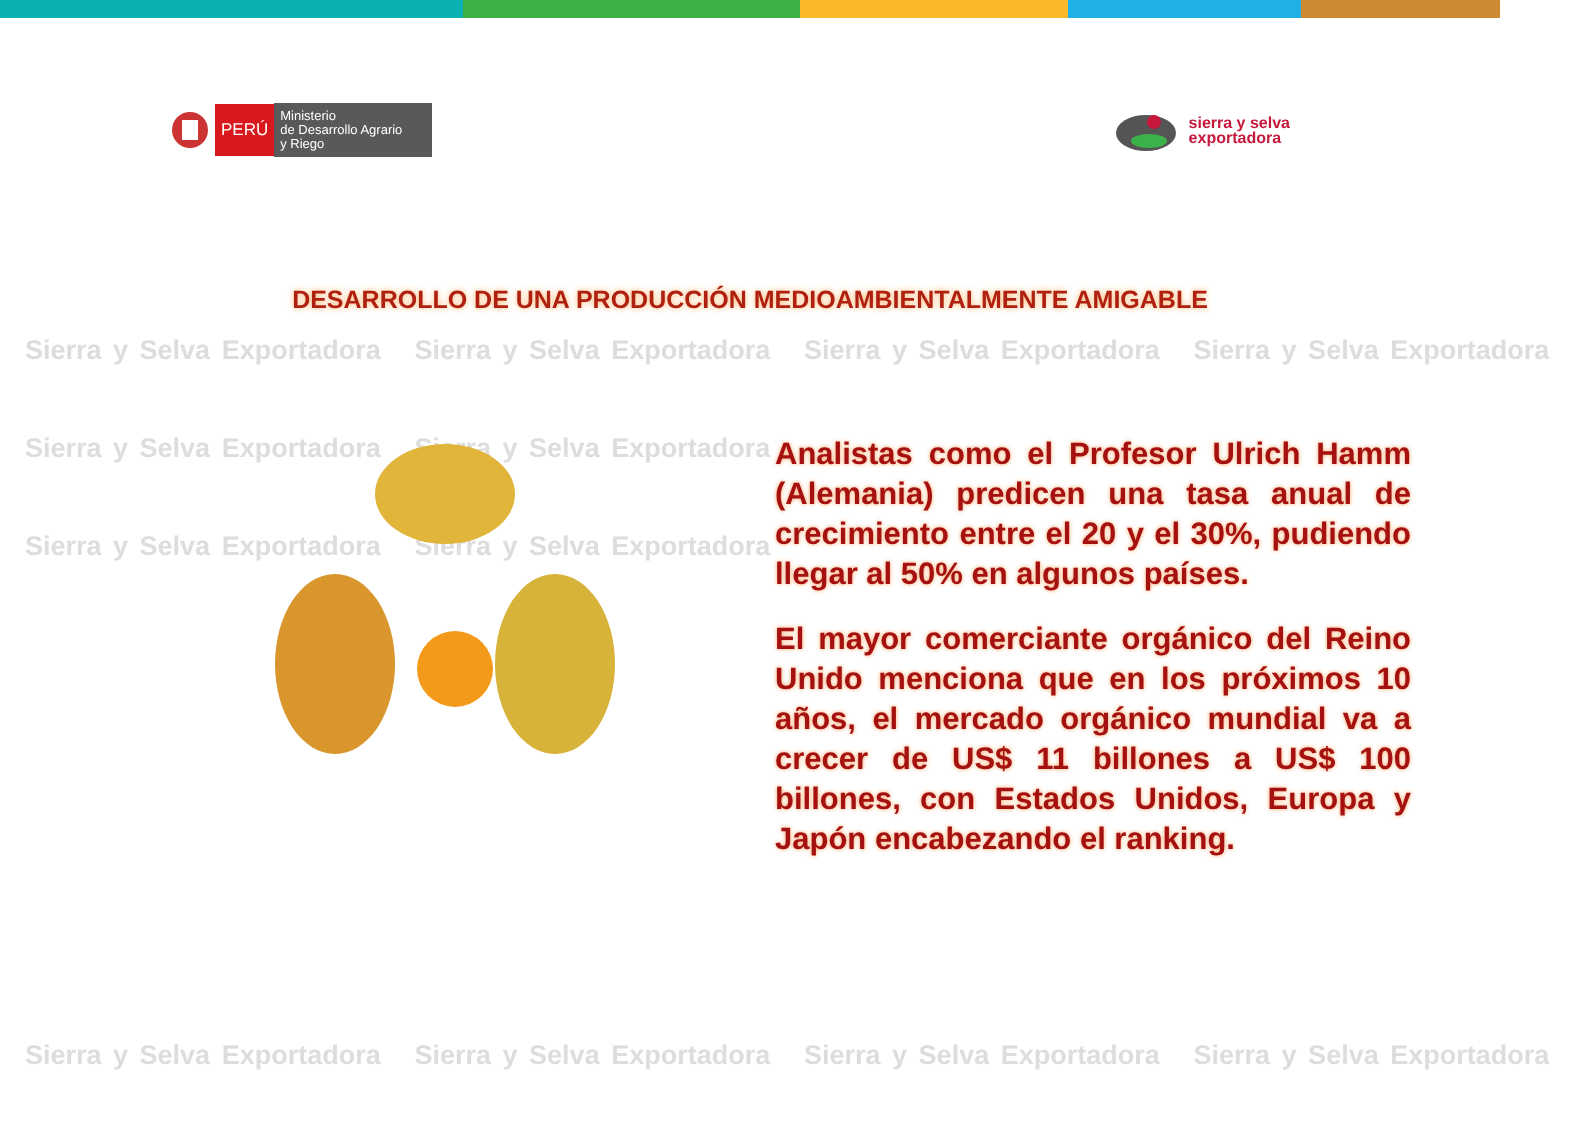Sierra y Selva Exportadora Sierra y Selva Exportadora Sierra y Selva Exportadora Sierra y Selva Exportadora
Sierra y Selva Exportadora Sierra y Selva Exportadora
Sierra y Selva Exportadora Sierra y Selva Exportadora
Sierra y Selva Exportadora Sierra y Selva Exportadora Sierra y Selva Exportadora Sierra y Selva Exportadora
PERÚ
Ministerio
de Desarrollo Agrario
y Riego
sierra y selva
exportadora
DESARROLLO DE UNA PRODUCCIÓN MEDIOAMBIENTALMENTE AMIGABLE
Analistas como el Profesor Ulrich Hamm (Alemania) predicen una tasa anual de crecimiento entre el 20 y el 30%, pudiendo llegar al 50% en algunos países.
El mayor comerciante orgánico del Reino Unido menciona que en los próximos 10 años, el mercado orgánico mundial va a crecer de US$ 11 billones a US$ 100 billones, con Estados Unidos, Europa y Japón encabezando el ranking.